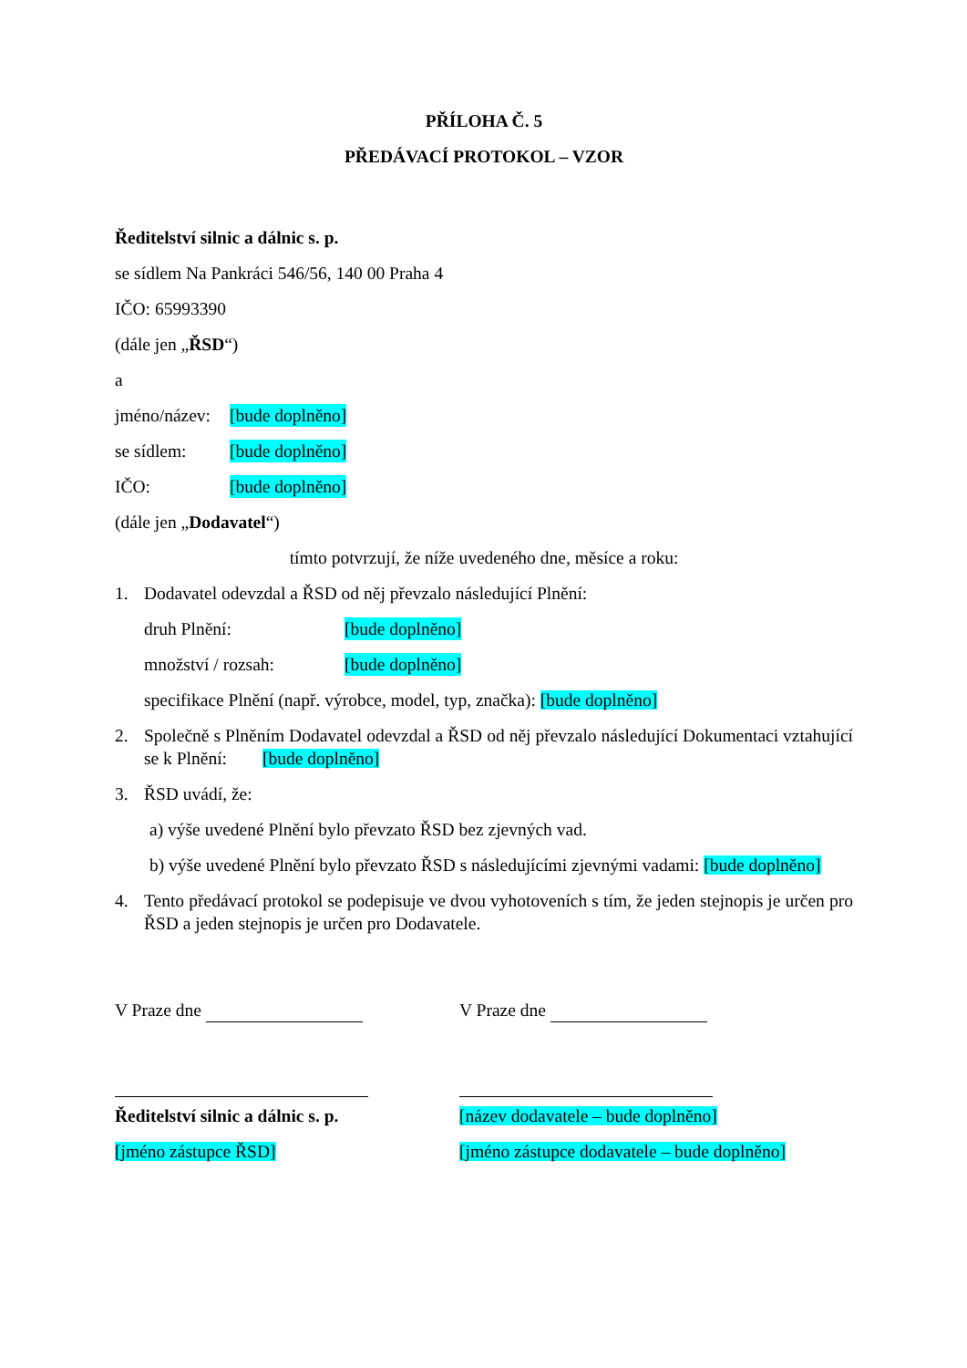PŘÍLOHA Č. 5
PŘEDÁVACÍ PROTOKOL – VZOR
Ředitelství silnic a dálnic s. p.
se sídlem Na Pankráci 546/56, 140 00 Praha 4
IČO: 65993390
(dále jen „ŘSD“)
a
jméno/název: [bude doplněno]
se sídlem: [bude doplněno]
IČO: [bude doplněno]
(dále jen „Dodavatel“)
tímto potvrzují, že níže uvedeného dne, měsíce a roku:
1. Dodavatel odevzdal a ŘSD od něj převzalo následující Plnění:
druh Plnění: [bude doplněno]
množství / rozsah: [bude doplněno]
specifikace Plnění (např. výrobce, model, typ, značka): [bude doplněno]
2. Společně s Plněním Dodavatel odevzdal a ŘSD od něj převzalo následující Dokumentaci vztahující se k Plnění: [bude doplněno]
3. ŘSD uvádí, že:
a) výše uvedené Plnění bylo převzato ŘSD bez zjevných vad.
b) výše uvedené Plnění bylo převzato ŘSD s následujícími zjevnými vadami: [bude doplněno]
4. Tento předávací protokol se podepisuje ve dvou vyhotoveních s tím, že jeden stejnopis je určen pro ŘSD a jeden stejnopis je určen pro Dodavatele.
V Praze dne
Ředitelství silnic a dálnic s. p.
[jméno zástupce ŘSD]
V Praze dne
[název dodavatele – bude doplněno]
[jméno zástupce dodavatele – bude doplněno]